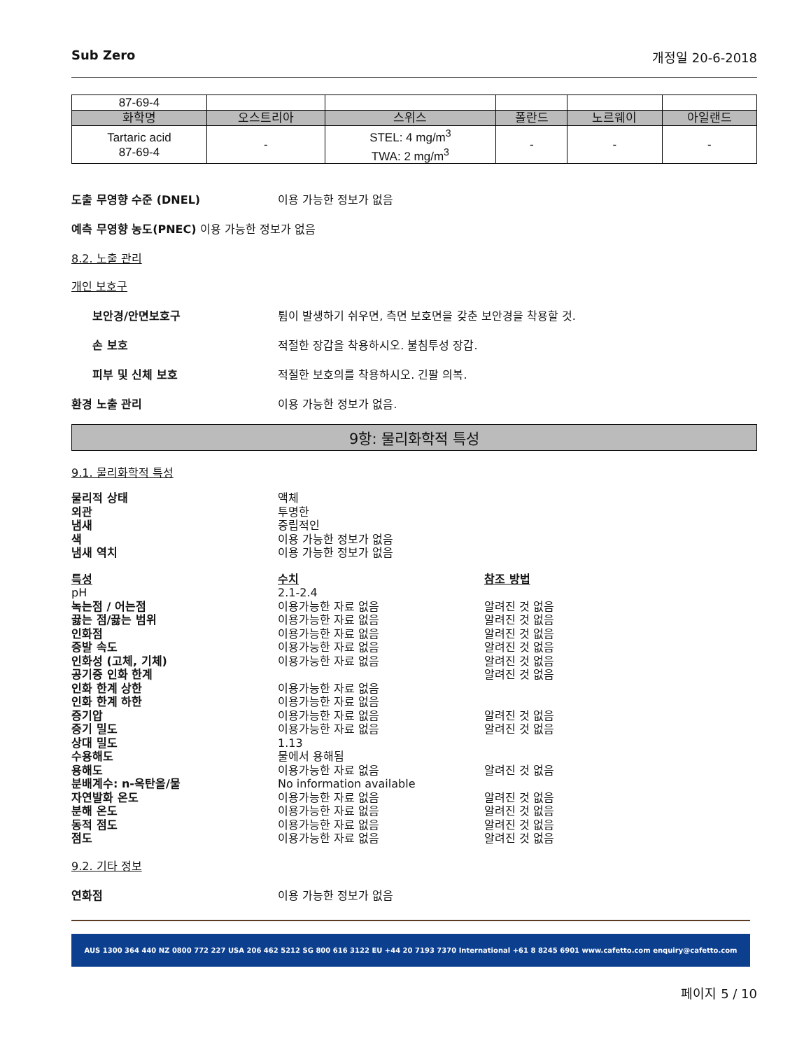Sub Zero 개정일 20-6-2018
| 87-69-4 | | | | | |
| 화학명 | 오스트리아 | 스위스 | 폴란드 | 노르웨이 | 아일랜드 |
| Tartaric acid 87-69-4 | - | STEL: 4 mg/m<sup>3</sup> TWA: 2 mg/m<sup>3</sup> | - | - | - |
도출 무영향 수준 (DNEL) 이용 가능한 정보가 없음
예측 무영향 농도(PNEC) 이용 가능한 정보가 없음
8.2. 노출 관리
개인 보호구
보안경/안면보호구 튐이 발생하기 쉬우면, 측면 보호면을 갖춘 보안경을 착용할 것.
손 보호 적절한 장갑을 착용하시오. 불침투성 장갑.
피부 및 신체 보호 적절한 보호의를 착용하시오. 긴팔 의복.
환경 노출 관리 이용 가능한 정보가 없음.
9항: 물리화학적 특성
9.1. 물리화학적 특성
물리적 상태 액체 외관 투명한 냄새 중립적인 색 이용 가능한 정보가 없음 냄새 역치 이용 가능한 정보가 없음
특성 수치 참조 방법 pH 2.1-2.4 녹는점 / 어는점 이용가능한 자료 없음 알려진 것 없음 끓는 점/끓는 범위 이용가능한 자료 없음 알려진 것 없음 인화점 이용가능한 자료 없음 알려진 것 없음 증발 속도 이용가능한 자료 없음 알려진 것 없음 인화성 (고체, 기체) 이용가능한 자료 없음 알려진 것 없음 공기중 인화 한계 알려진 것 없음 인화 한계 상한 이용가능한 자료 없음 인화 한계 하한 이용가능한 자료 없음 증기압 이용가능한 자료 없음 알려진 것 없음 증기 밀도 이용가능한 자료 없음 알려진 것 없음 상대 밀도 1.13 수용해도 물에서 용해됨 용해도 이용가능한 자료 없음 알려진 것 없음 분배계수: n-옥탄올/물 No information available 자연발화 온도 이용가능한 자료 없음 알려진 것 없음 분해 온도 이용가능한 자료 없음 알려진 것 없음 동적 점도 이용가능한 자료 없음 알려진 것 없음 점도 이용가능한 자료 없음 알려진 것 없음
9.2. 기타 정보
연화점 이용 가능한 정보가 없음
AUS 1300 364 440 NZ 0800 772 227 USA 206 462 5212 SG 800 616 3122 EU +44 20 7193 7370 International +61 8 8245 6901 www.cafetto.com enquiry@cafetto.com
페이지 5 / 10